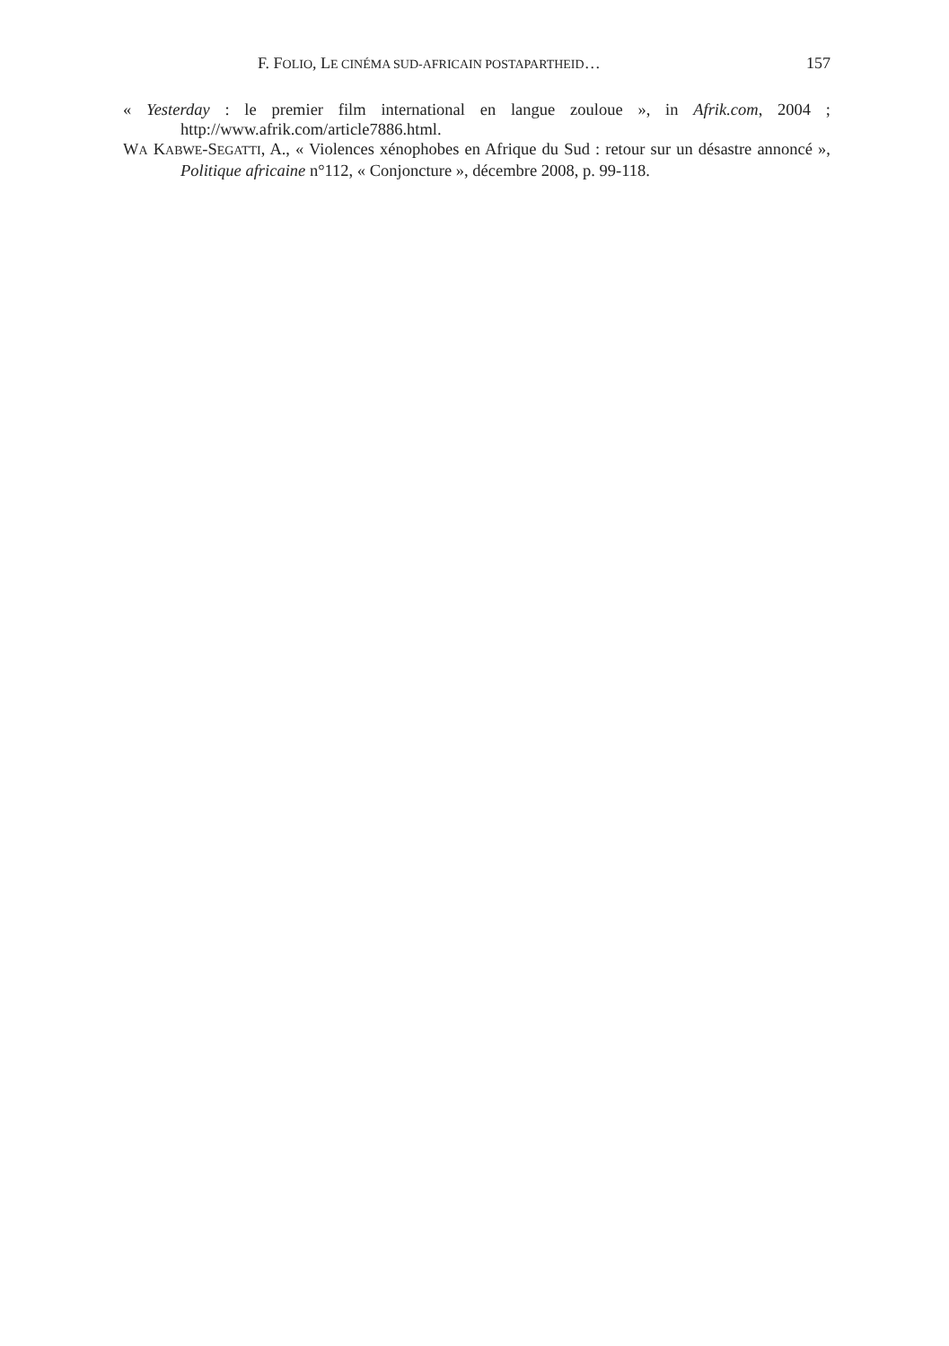F. FOLIO, LE CINÉMA SUD-AFRICAIN POSTAPARTHEID… 157
« Yesterday : le premier film international en langue zouloue », in Afrik.com, 2004 ; http://www.afrik.com/article7886.html.
WA KABWE-SEGATTI, A., « Violences xénophobes en Afrique du Sud : retour sur un désastre annoncé », Politique africaine n°112, « Conjoncture », décembre 2008, p. 99-118.